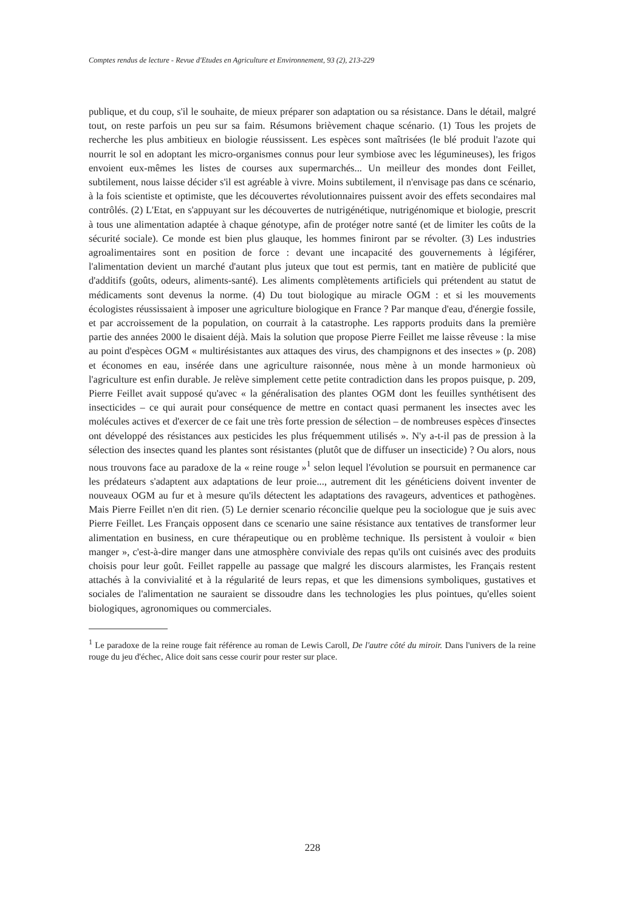Comptes rendus de lecture - Revue d'Etudes en Agriculture et Environnement, 93 (2), 213-229
publique, et du coup, s'il le souhaite, de mieux préparer son adaptation ou sa résistance. Dans le détail, malgré tout, on reste parfois un peu sur sa faim. Résumons brièvement chaque scénario. (1) Tous les projets de recherche les plus ambitieux en biologie réussissent. Les espèces sont maîtrisées (le blé produit l'azote qui nourrit le sol en adoptant les micro-organismes connus pour leur symbiose avec les légumineuses), les frigos envoient eux-mêmes les listes de courses aux supermarchés... Un meilleur des mondes dont Feillet, subtilement, nous laisse décider s'il est agréable à vivre. Moins subtilement, il n'envisage pas dans ce scénario, à la fois scientiste et optimiste, que les découvertes révolutionnaires puissent avoir des effets secondaires mal contrôlés. (2) L'Etat, en s'appuyant sur les découvertes de nutrigénétique, nutrigénomique et biologie, prescrit à tous une alimentation adaptée à chaque génotype, afin de protéger notre santé (et de limiter les coûts de la sécurité sociale). Ce monde est bien plus glauque, les hommes finiront par se révolter. (3) Les industries agroalimentaires sont en position de force : devant une incapacité des gouvernements à légiférer, l'alimentation devient un marché d'autant plus juteux que tout est permis, tant en matière de publicité que d'additifs (goûts, odeurs, aliments-santé). Les aliments complètements artificiels qui prétendent au statut de médicaments sont devenus la norme. (4) Du tout biologique au miracle OGM : et si les mouvements écologistes réussissaient à imposer une agriculture biologique en France ? Par manque d'eau, d'énergie fossile, et par accroissement de la population, on courrait à la catastrophe. Les rapports produits dans la première partie des années 2000 le disaient déjà. Mais la solution que propose Pierre Feillet me laisse rêveuse : la mise au point d'espèces OGM « multirésistantes aux attaques des virus, des champignons et des insectes » (p. 208) et économes en eau, insérée dans une agriculture raisonnée, nous mène à un monde harmonieux où l'agriculture est enfin durable. Je relève simplement cette petite contradiction dans les propos puisque, p. 209, Pierre Feillet avait supposé qu'avec « la généralisation des plantes OGM dont les feuilles synthétisent des insecticides – ce qui aurait pour conséquence de mettre en contact quasi permanent les insectes avec les molécules actives et d'exercer de ce fait une très forte pression de sélection – de nombreuses espèces d'insectes ont développé des résistances aux pesticides les plus fréquemment utilisés ». N'y a-t-il pas de pression à la sélection des insectes quand les plantes sont résistantes (plutôt que de diffuser un insecticide) ? Ou alors, nous nous trouvons face au paradoxe de la « reine rouge »<sup>1</sup> selon lequel l'évolution se poursuit en permanence car les prédateurs s'adaptent aux adaptations de leur proie..., autrement dit les généticiens doivent inventer de nouveaux OGM au fur et à mesure qu'ils détectent les adaptations des ravageurs, adventices et pathogènes. Mais Pierre Feillet n'en dit rien. (5) Le dernier scenario réconcilie quelque peu la sociologue que je suis avec Pierre Feillet. Les Français opposent dans ce scenario une saine résistance aux tentatives de transformer leur alimentation en business, en cure thérapeutique ou en problème technique. Ils persistent à vouloir « bien manger », c'est-à-dire manger dans une atmosphère conviviale des repas qu'ils ont cuisinés avec des produits choisis pour leur goût. Feillet rappelle au passage que malgré les discours alarmistes, les Français restent attachés à la convivialité et à la régularité de leurs repas, et que les dimensions symboliques, gustatives et sociales de l'alimentation ne sauraient se dissoudre dans les technologies les plus pointues, qu'elles soient biologiques, agronomiques ou commerciales.
<sup>1</sup> Le paradoxe de la reine rouge fait référence au roman de Lewis Caroll, De l'autre côté du miroir. Dans l'univers de la reine rouge du jeu d'échec, Alice doit sans cesse courir pour rester sur place.
228